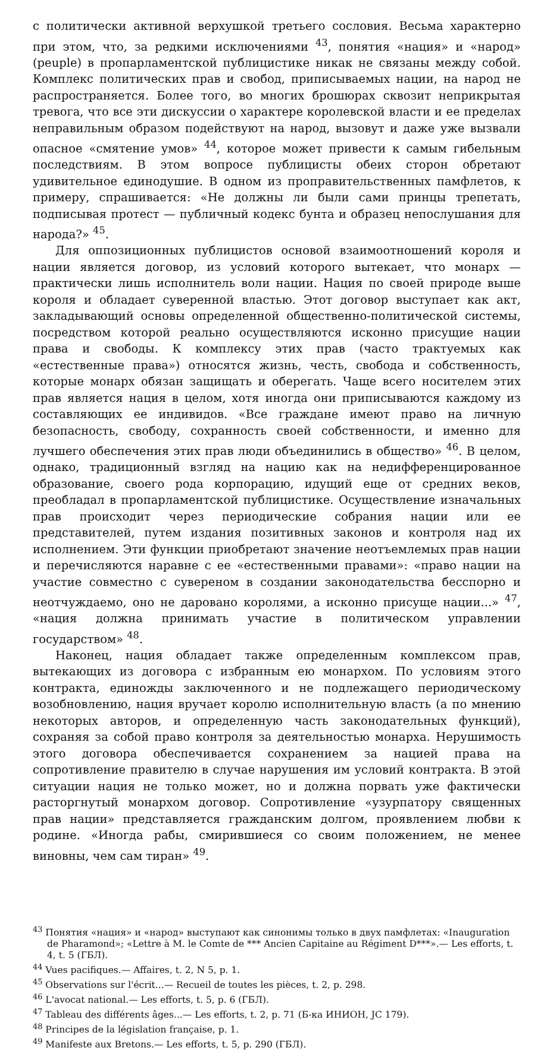с политически активной верхушкой третьего сословия. Весьма характерно при этом, что, за редкими исключениями <sup>43</sup>, понятия «нация» и «народ» (peuple) в пропарламентской публицистике никак не связаны между собой. Комплекс политических прав и свобод, приписываемых нации, на народ не распространяется. Более того, во многих брошюрах сквозит неприкрытая тревога, что все эти дискуссии о характере королевской власти и ее пределах неправильным образом подействуют на народ, вызовут и даже уже вызвали опасное «смятение умов» <sup>44</sup>, которое может привести к самым гибельным последствиям. В этом вопросе публицисты обеих сторон обретают удивительное единодушие. В одном из проправительственных памфлетов, к примеру, спрашивается: «Не должны ли были сами принцы трепетать, подписывая протест — публичный кодекс бунта и образец непослушания для народа?» <sup>45</sup>.
Для оппозиционных публицистов основой взаимоотношений короля и нации является договор, из условий которого вытекает, что монарх — практически лишь исполнитель воли нации. Нация по своей природе выше короля и обладает суверенной властью. Этот договор выступает как акт, закладывающий основы определенной общественно-политической системы, посредством которой реально осуществляются исконно присущие нации права и свободы. К комплексу этих прав (часто трактуемых как «естественные права») относятся жизнь, честь, свобода и собственность, которые монарх обязан защищать и оберегать. Чаще всего носителем этих прав является нация в целом, хотя иногда они приписываются каждому из составляющих ее индивидов. «Все граждане имеют право на личную безопасность, свободу, сохранность своей собственности, и именно для лучшего обеспечения этих прав люди объединились в общество» <sup>46</sup>. В целом, однако, традиционный взгляд на нацию как на недифференцированное образование, своего рода корпорацию, идущий еще от средних веков, преобладал в пропарламентской публицистике. Осуществление изначальных прав происходит через периодические собрания нации или ее представителей, путем издания позитивных законов и контроля над их исполнением. Эти функции приобретают значение неотъемлемых прав нации и перечисляются наравне с ее «естественными правами»: «право нации на участие совместно с сувереном в создании законодательства бесспорно и неотчуждаемо, оно не даровано королями, а исконно присуще нации...» <sup>47</sup>, «нация должна принимать участие в политическом управлении государством» <sup>48</sup>.
Наконец, нация обладает также определенным комплексом прав, вытекающих из договора с избранным ею монархом. По условиям этого контракта, единожды заключенного и не подлежащего периодическому возобновлению, нация вручает королю исполнительную власть (а по мнению некоторых авторов, и определенную часть законодательных функций), сохраняя за собой право контроля за деятельностью монарха. Нерушимость этого договора обеспечивается сохранением за нацией права на сопротивление правителю в случае нарушения им условий контракта. В этой ситуации нация не только может, но и должна порвать уже фактически расторгнутый монархом договор. Сопротивление «узурпатору священных прав нации» представляется гражданским долгом, проявлением любви к родине. «Иногда рабы, смирившиеся со своим положением, не менее виновны, чем сам тиран» <sup>49</sup>.
<sup>43</sup> Понятия «нация» и «народ» выступают как синонимы только в двух памфлетах: «Inauguration de Pharamond»; «Lettre à M. le Comte de *** Ancien Capitaine au Régiment D***».— Les efforts, t. 4, t. 5 (ГБЛ).
<sup>44</sup> Vues pacifiques.— Affaires, t. 2, N 5, p. 1.
<sup>45</sup> Observations sur l'écrit...— Recueil de toutes les pièces, t. 2, p. 298.
<sup>46</sup> L'avocat national.— Les efforts, t. 5, p. 6 (ГБЛ).
<sup>47</sup> Tableau des différents âges...— Les efforts, t. 2, p. 71 (Б-ка ИНИОН, JC 179).
<sup>48</sup> Principes de la législation française, p. 1.
<sup>49</sup> Manifeste aux Bretons.— Les efforts, t. 5, p. 290 (ГБЛ).